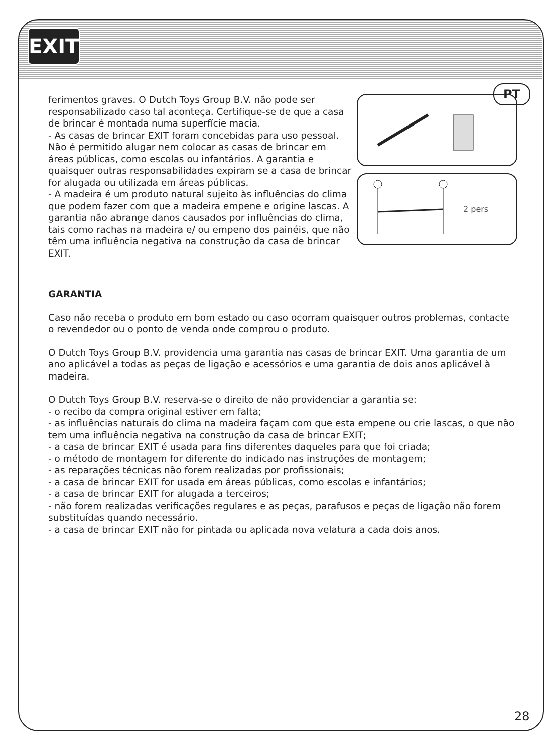EXIT
PT
2 pers
ferimentos graves. O Dutch Toys Group B.V. não pode ser responsabilizado caso tal aconteça. Certifique-se de que a casa de brincar é montada numa superfície macia.
- As casas de brincar EXIT foram concebidas para uso pessoal. Não é permitido alugar nem colocar as casas de brincar em áreas públicas, como escolas ou infantários. A garantia e quaisquer outras responsabilidades expiram se a casa de brincar for alugada ou utilizada em áreas públicas.
- A madeira é um produto natural sujeito às influências do clima que podem fazer com que a madeira empene e origine lascas. A garantia não abrange danos causados por influências do clima, tais como rachas na madeira e/ ou empeno dos painéis, que não têm uma influência negativa na construção da casa de brincar EXIT.
GARANTIA
Caso não receba o produto em bom estado ou caso ocorram quaisquer outros problemas, contacte o revendedor ou o ponto de venda onde comprou o produto.
O Dutch Toys Group B.V. providencia uma garantia nas casas de brincar EXIT. Uma garantia de um ano aplicável a todas as peças de ligação e acessórios e uma garantia de dois anos aplicável à madeira.
O Dutch Toys Group B.V. reserva-se o direito de não providenciar a garantia se:
- o recibo da compra original estiver em falta;
- as influências naturais do clima na madeira façam com que esta empene ou crie lascas, o que não tem uma influência negativa na construção da casa de brincar EXIT;
- a casa de brincar EXIT é usada para fins diferentes daqueles para que foi criada;
- o método de montagem for diferente do indicado nas instruções de montagem;
- as reparações técnicas não forem realizadas por profissionais;
- a casa de brincar EXIT for usada em áreas públicas, como escolas e infantários;
- a casa de brincar EXIT for alugada a terceiros;
- não forem realizadas verificações regulares e as peças, parafusos e peças de ligação não forem substituídas quando necessário.
- a casa de brincar EXIT não for pintada ou aplicada nova velatura a cada dois anos.
28